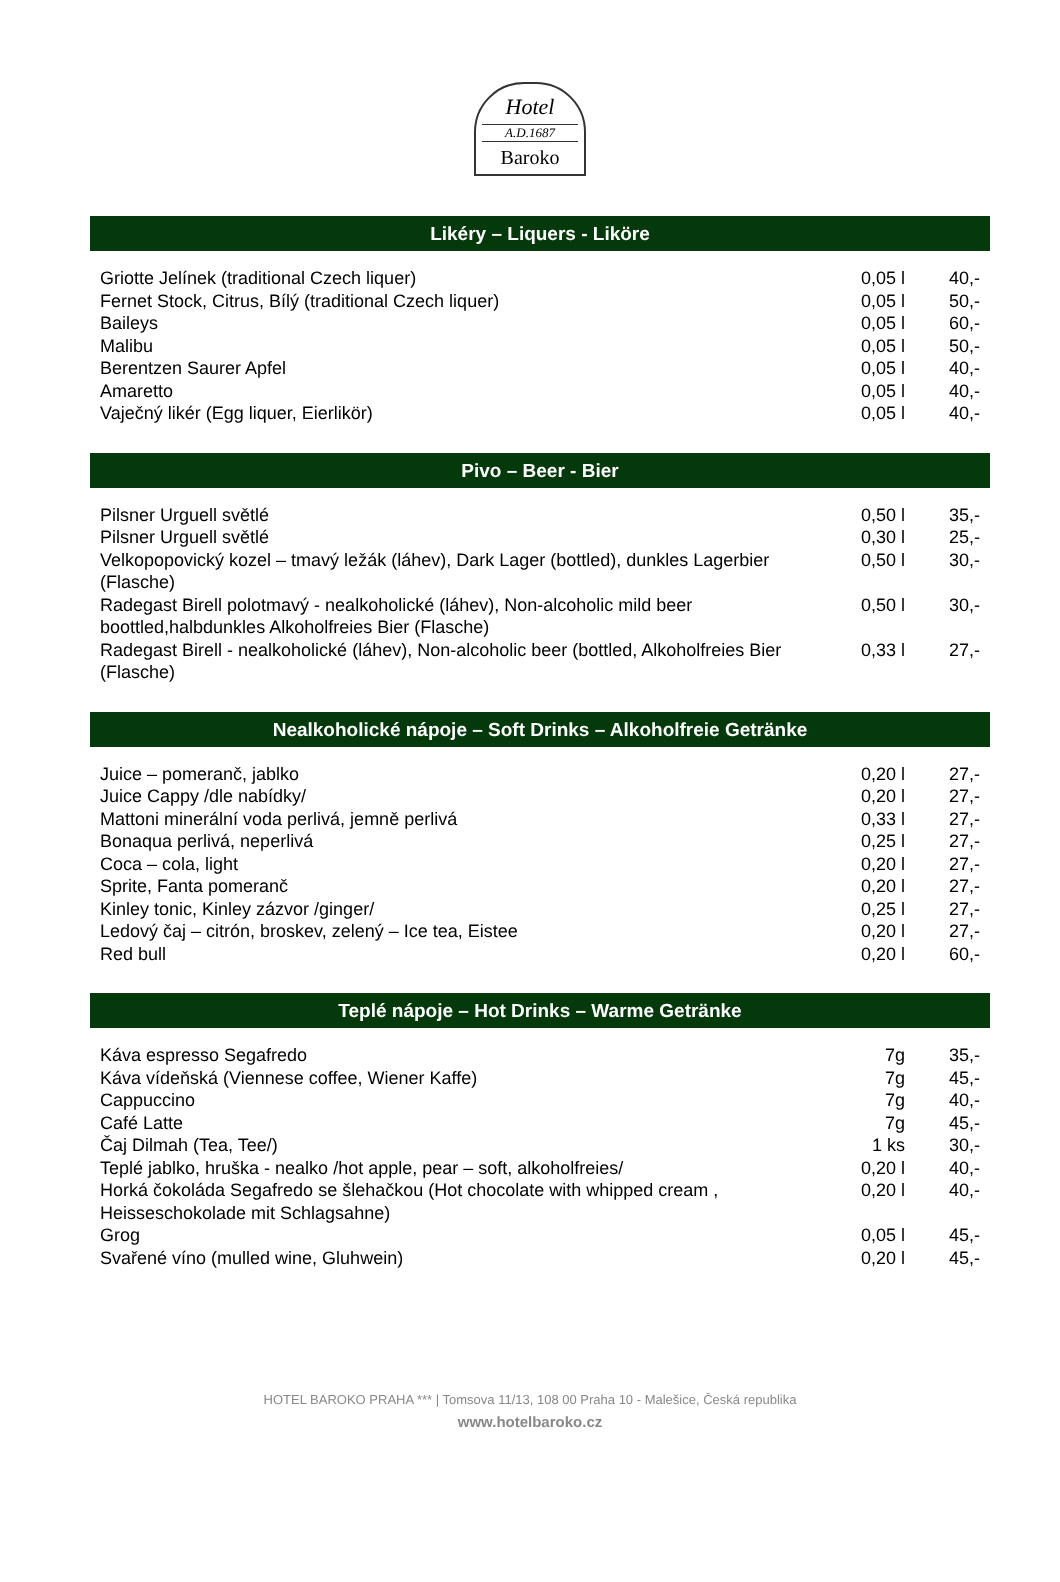Hotel
A.D.1687
Baroko
Likéry – Liquers - Liköre
| Griotte Jelínek (traditional Czech liquer) | 0,05 l | 40,- |
| Fernet Stock, Citrus, Bílý (traditional Czech liquer) | 0,05 l | 50,- |
| Baileys | 0,05 l | 60,- |
| Malibu | 0,05 l | 50,- |
| Berentzen Saurer Apfel | 0,05 l | 40,- |
| Amaretto | 0,05 l | 40,- |
| Vaječný likér (Egg liquer, Eierlikör) | 0,05 l | 40,- |
Pivo – Beer - Bier
| Pilsner Urguell světlé | 0,50 l | 35,- |
| Pilsner Urguell světlé | 0,30 l | 25,- |
| Velkopopovický kozel – tmavý ležák (láhev), Dark Lager (bottled), dunkles Lagerbier (Flasche) | 0,50 l | 30,- |
| Radegast Birell polotmavý - nealkoholické (láhev), Non-alcoholic mild beer boottled,halbdunkles Alkoholfreies Bier (Flasche) | 0,50 l | 30,- |
| Radegast Birell - nealkoholické (láhev), Non-alcoholic beer (bottled, Alkoholfreies Bier (Flasche) | 0,33 l | 27,- |
Nealkoholické nápoje – Soft Drinks – Alkoholfreie Getränke
| Juice – pomeranč, jablko | 0,20 l | 27,- |
| Juice Cappy /dle nabídky/ | 0,20 l | 27,- |
| Mattoni minerální voda perlivá, jemně perlivá | 0,33 l | 27,- |
| Bonaqua perlivá, neperlivá | 0,25 l | 27,- |
| Coca – cola, light | 0,20 l | 27,- |
| Sprite, Fanta pomeranč | 0,20 l | 27,- |
| Kinley tonic, Kinley zázvor /ginger/ | 0,25 l | 27,- |
| Ledový čaj – citrón, broskev, zelený – Ice tea, Eistee | 0,20 l | 27,- |
| Red bull | 0,20 l | 60,- |
Teplé nápoje – Hot Drinks – Warme Getränke
| Káva espresso Segafredo | 7g | 35,- |
| Káva vídeňská (Viennese coffee, Wiener Kaffe) | 7g | 45,- |
| Cappuccino | 7g | 40,- |
| Café Latte | 7g | 45,- |
| Čaj Dilmah (Tea, Tee/) | 1 ks | 30,- |
| Teplé jablko, hruška - nealko /hot apple, pear – soft, alkoholfreies/ | 0,20 l | 40,- |
| Horká čokoláda Segafredo se šlehačkou (Hot chocolate with whipped cream , Heisseschokolade mit Schlagsahne) | 0,20 l | 40,- |
| Grog | 0,05 l | 45,- |
| Svařené víno (mulled wine, Gluhwein) | 0,20 l | 45,- |
HOTEL BAROKO PRAHA *** | Tomsova 11/13, 108 00 Praha 10 - Malešice, Česká republika
www.hotelbaroko.cz